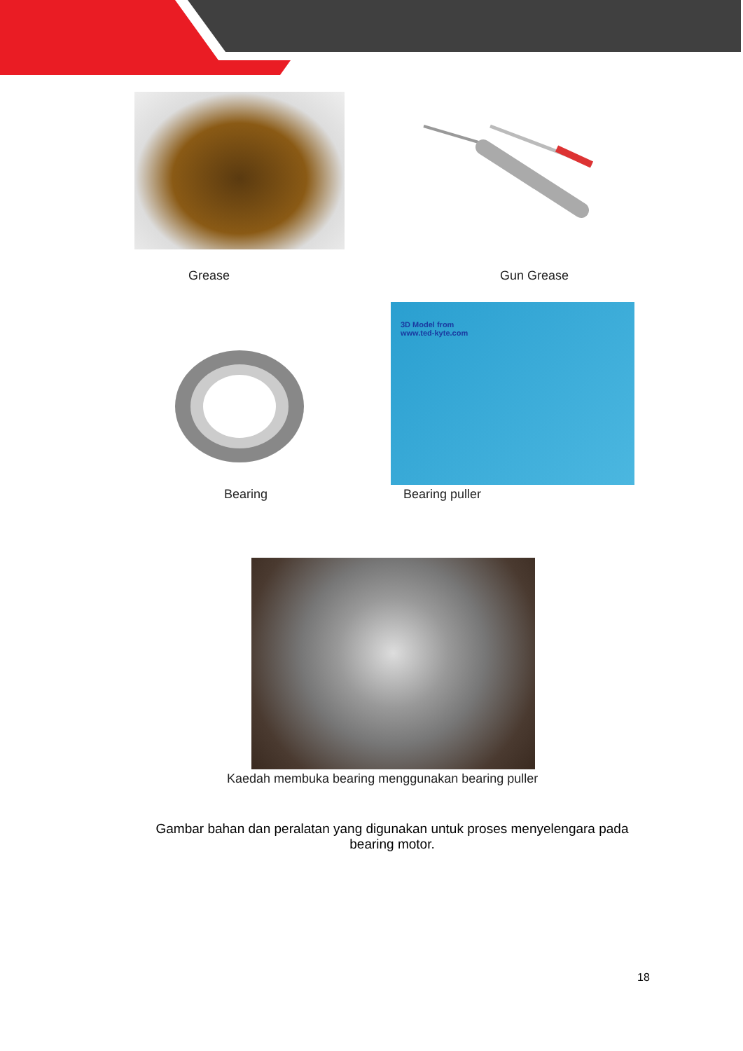Grease Gun Grease
3D Model from
www.ted-kyte.com
Bearing Bearing puller
Kaedah membuka bearing menggunakan bearing puller
Gambar bahan dan peralatan yang digunakan untuk proses menyelengara pada bearing motor.
18